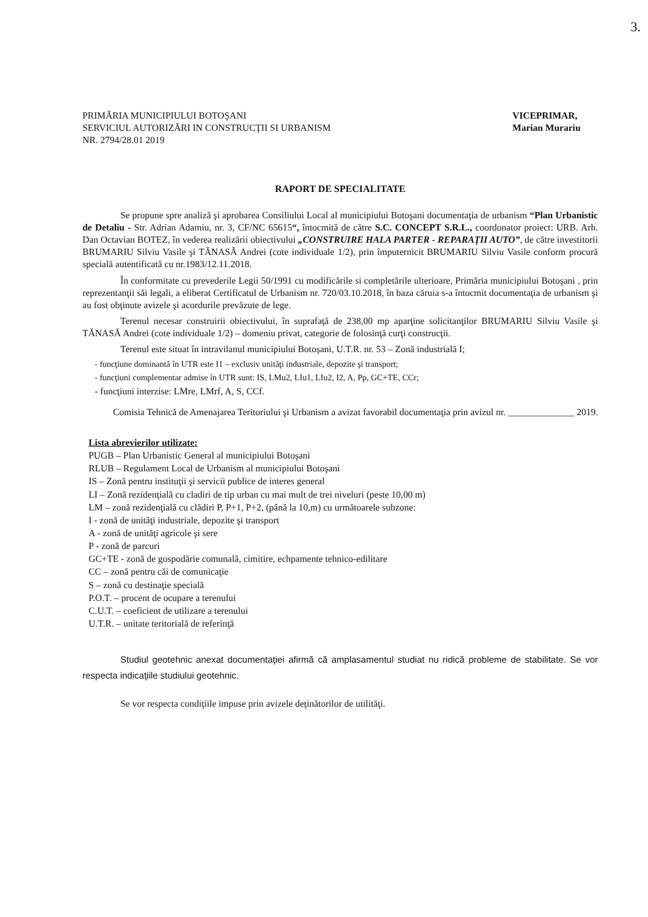3.
PRIMĂRIA MUNICIPIULUI BOTOŞANI
SERVICIUL AUTORIZĂRI IN CONSTRUCŢII SI URBANISM
NR. 2794/28.01 2019
VICEPRIMAR,
Marian Murariu
RAPORT DE SPECIALITATE
Se propune spre analiză şi aprobarea Consiliului Local al municipiului Botoşani documentaţia de urbanism “Plan Urbanistic de Detaliu - Str. Adrian Adamiu, nr. 3, CF/NC 65615“, întocmită de către S.C. CONCEPT S.R.L., coordonator proiect: URB. Arh. Dan Octavian BOTEZ, în vederea realizării obiectivului „CONSTRUIRE HALA PARTER - REPARAŢII AUTO”, de către investitorii BRUMARIU Silviu Vasile şi TĂNASĂ Andrei (cote individuale 1/2), prin împuternicit BRUMARIU Silviu Vasile conform procură specială autentificată cu nr.1983/12.11.2018.
În conformitate cu prevederile Legii 50/1991 cu modificările si completările ulterioare, Primăria municipiului Botoşani , prin reprezentanţii săi legali, a eliberat Certificatul de Urbanism nr. 720/03.10.2018, în baza căruia s-a întocmit documentaţia de urbanism şi au fost obţinute avizele şi acordurile prevăzute de lege.
Terenul necesar construirii obiectivului, în suprafaţă de 238,00 mp aparţine solicitanţilor BRUMARIU Silviu Vasile şi TĂNASĂ Andrei (cote individuale 1/2) – domeniu privat, categorie de folosinţă curţi construcţii.
Terenul este situat în intravilanul municipiului Botoşani, U.T.R. nr. 53 – Zonă industrială I;
- funcţiune dominantă în UTR este I1 – exclusiv unităţi industriale, depozite şi transport;
- funcţiuni complementar admise în UTR sunt: IS, LMu2, LIu1, LIu2, I2, A, Pp, GC+TE, CCr;
- funcţiuni interzise: LMre, LMrf, A, S, CCf.
Comisia Tehnică de Amenajarea Teritoriului şi Urbanism a avizat favorabil documentaţia prin avizul nr. ______________ 2019.
Lista abrevierilor utilizate:
PUGB – Plan Urbanistic General al municipiului Botoşani
RLUB – Regulament Local de Urbanism al municipiului Botoşani
IS – Zonă pentru instituţii şi servicii publice de interes general
LI – Zonă rezidenţială cu cladiri de tip urban cu mai mult de trei niveluri (peste 10,00 m)
LM – zonă rezidenţială cu clădiri P, P+1, P+2, (până la 10,m) cu următoarele subzone:
I - zonă de unităţi industriale, depozite şi transport
A - zonă de unităţi agricole şi sere
P - zonă de parcuri
GC+TE - zonă de gospodărie comunală, cimitire, echpamente tehnico-edilitare
CC – zonă pentru căi de comunicaţie
S – zonă cu destinaţie specială
P.O.T. – procent de ocupare a terenului
C.U.T. – coeficient de utilizare a terenului
U.T.R. – unitate teritorială de referinţă
Studiul geotehnic anexat documentaţiei afirmă că amplasamentul studiat nu ridică probleme de stabilitate. Se vor respecta indicaţiile studiului geotehnic.
Se vor respecta condiţiile impuse prin avizele deţinătorilor de utilităţi.